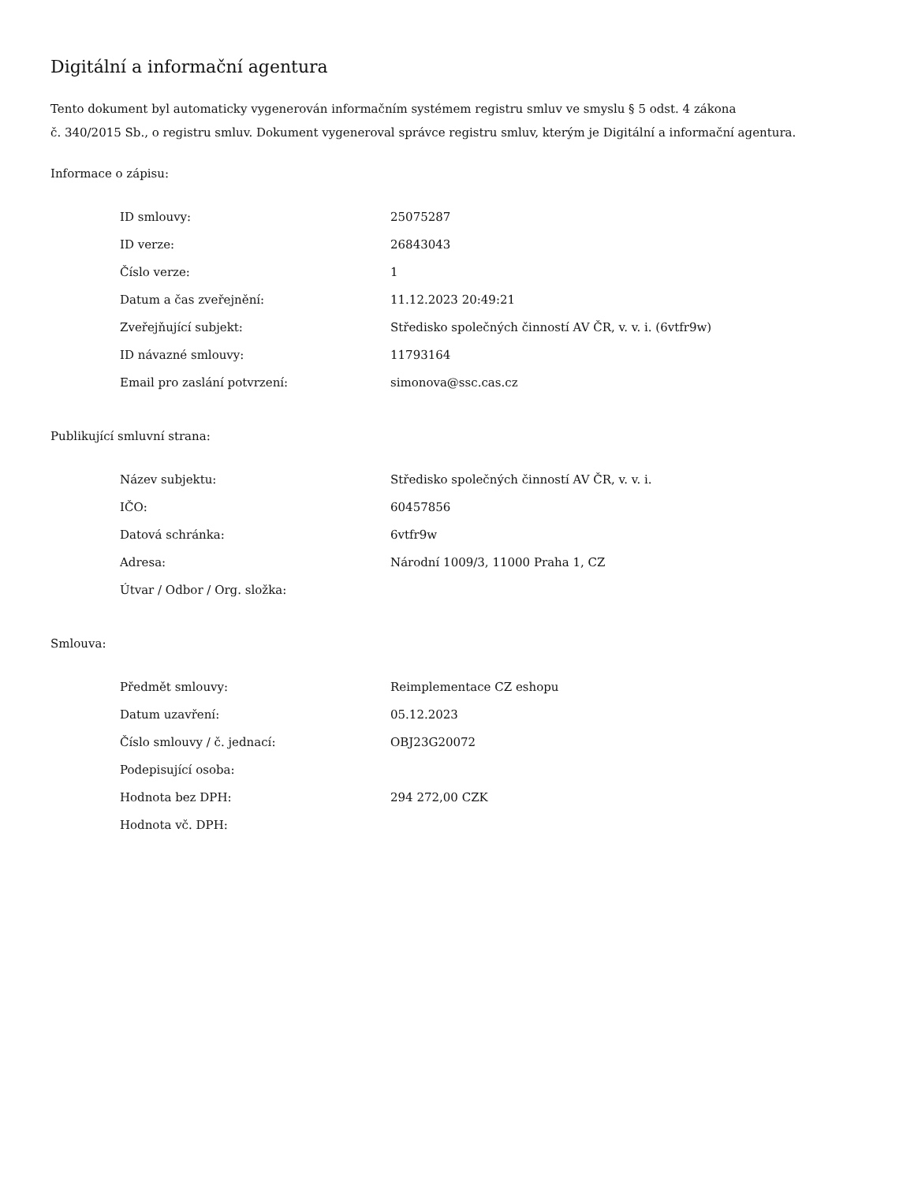Digitální a informační agentura
Tento dokument byl automaticky vygenerován informačním systémem registru smluv ve smyslu § 5 odst. 4 zákona
č. 340/2015 Sb., o registru smluv. Dokument vygeneroval správce registru smluv, kterým je Digitální a informační agentura.
Informace o zápisu:
| ID smlouvy: | 25075287 |
| ID verze: | 26843043 |
| Číslo verze: | 1 |
| Datum a čas zveřejnění: | 11.12.2023 20:49:21 |
| Zveřejňující subjekt: | Středisko společných činností AV ČR, v. v. i. (6vtfr9w) |
| ID návazné smlouvy: | 11793164 |
| Email pro zaslání potvrzení: | simonova@ssc.cas.cz |
Publikující smluvní strana:
| Název subjektu: | Středisko společných činností AV ČR, v. v. i. |
| IČO: | 60457856 |
| Datová schránka: | 6vtfr9w |
| Adresa: | Národní 1009/3, 11000 Praha 1, CZ |
| Útvar / Odbor / Org. složka: | |
Smlouva:
| Předmět smlouvy: | Reimplementace CZ eshopu |
| Datum uzavření: | 05.12.2023 |
| Číslo smlouvy / č. jednací: | OBJ23G20072 |
| Podepisující osoba: | |
| Hodnota bez DPH: | 294 272,00 CZK |
| Hodnota vč. DPH: | |